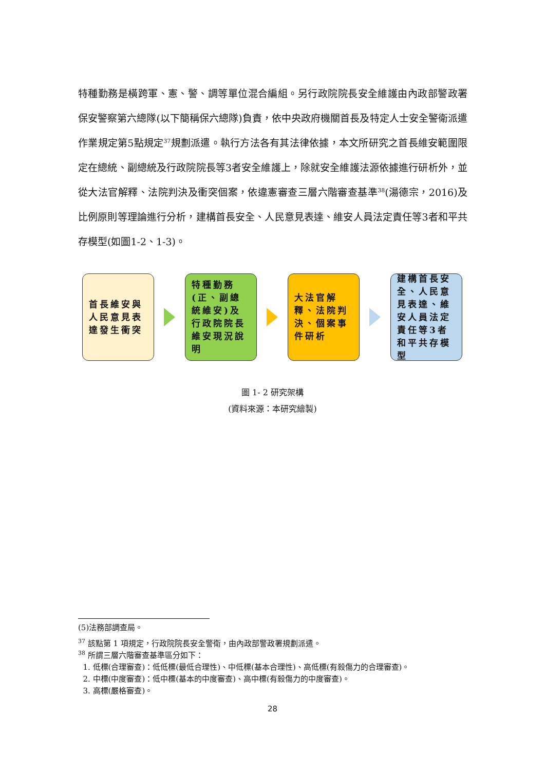特種勤務是橫跨軍、憲、警、調等單位混合編組。另行政院院長安全維護由內政部警政署保安警察第六總隊(以下簡稱保六總隊)負責，依中央政府機關首長及特定人士安全警衛派遣作業規定第5點規定<sup>37</sup>規劃派遣。執行方法各有其法律依據，本文所研究之首長維安範圍限定在總統、副總統及行政院院長等3者安全維護上，除就安全維護法源依據進行研析外，並從大法官解釋、法院判決及衝突個案，依違憲審查三層六階審查基準<sup>38</sup>(湯德宗，2016)及比例原則等理論進行分析，建構首長安全、人民意見表達、維安人員法定責任等3者和平共存模型(如圖1-2、1-3)。
首長維安與人民意見表達發生衝突
特種勤務(正、副總統維安)及行政院院長維安現況說明
大法官解釋、法院判決、個案事件研析
建構首長安全、人民意見表達、維安人員法定責任等3者和平共存模型
圖 1- 2 研究架構
(資料來源：本研究繪製)
(5)法務部調查局。
<sup>37</sup> 該點第 1 項規定，行政院院長安全警衛，由內政部警政署規劃派遣。
<sup>38</sup> 所謂三層六階審查基準區分如下：
1. 低標(合理審查)：低低標(最低合理性)、中低標(基本合理性)、高低標(有殺傷力的合理審查)。
2. 中標(中度審查)：低中標(基本的中度審查)、高中標(有殺傷力的中度審查)。
3. 高標(嚴格審查)。
28